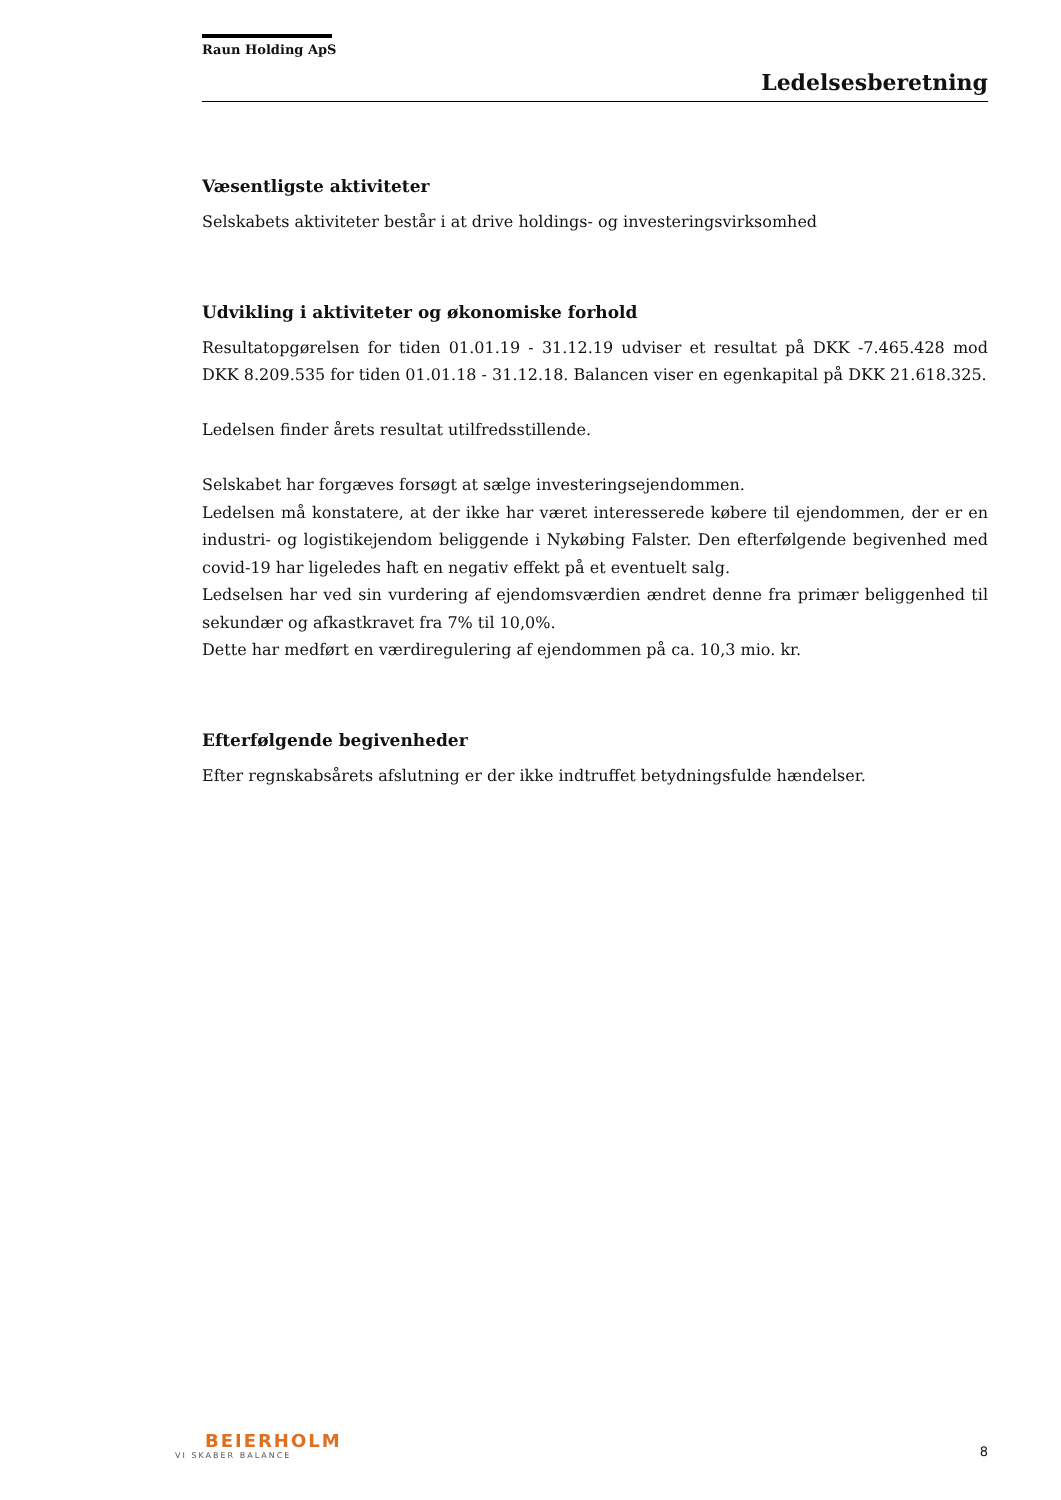Raun Holding ApS
Ledelsesberetning
Væsentligste aktiviteter
Selskabets aktiviteter består i at drive holdings- og investeringsvirksomhed
Udvikling i aktiviteter og økonomiske forhold
Resultatopgørelsen for tiden 01.01.19 - 31.12.19 udviser et resultat på DKK -7.465.428 mod DKK 8.209.535 for tiden 01.01.18 - 31.12.18. Balancen viser en egenkapital på DKK 21.618.325.
Ledelsen finder årets resultat utilfredsstillende.
Selskabet har forgæves forsøgt at sælge investeringsejendommen.
Ledelsen må konstatere, at der ikke har været interesserede købere til ejendommen, der er en industri- og logistikejendom beliggende i Nykøbing Falster. Den efterfølgende begivenhed med covid-19 har ligeledes haft en negativ effekt på et eventuelt salg.
Ledselsen har ved sin vurdering af ejendomsværdien ændret denne fra primær beliggenhed til sekundær og afkastkravet fra 7% til 10,0%.
Dette har medført en værdiregulering af ejendommen på ca. 10,3 mio. kr.
Efterfølgende begivenheder
Efter regnskabsårets afslutning er der ikke indtruffet betydningsfulde hændelser.
BEIERHOLM
VI SKABER BALANCE
8